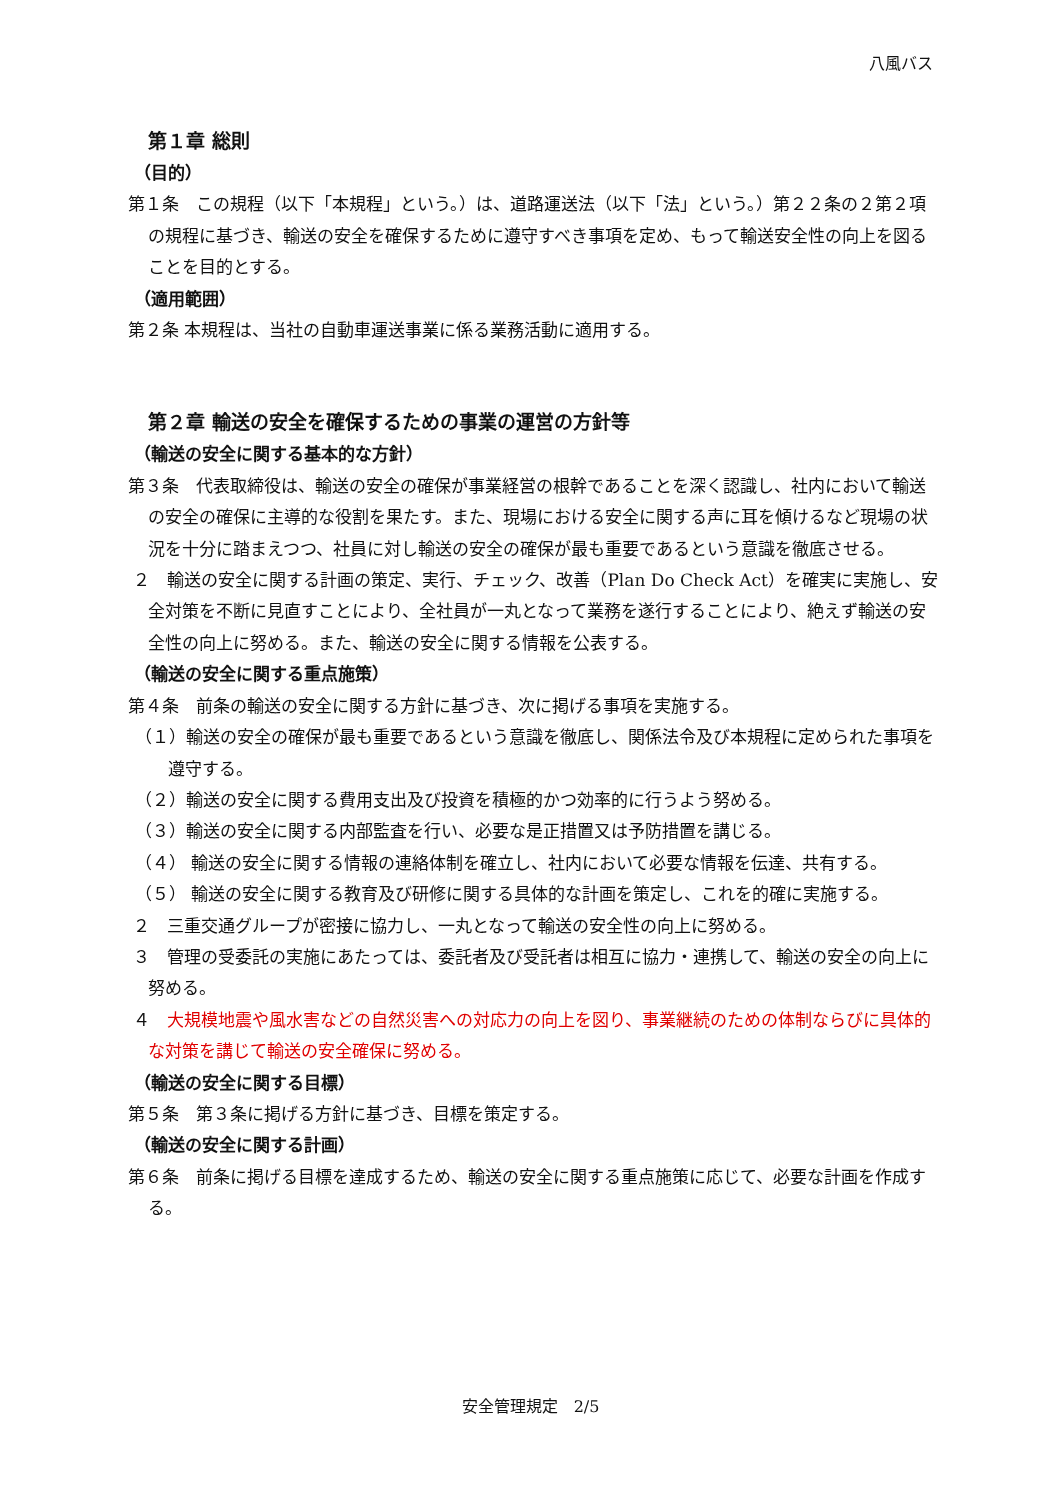八風バス
第１章 総則
（目的）
第１条　この規程（以下「本規程」という。）は、道路運送法（以下「法」という。）第２２条の２第２項の規程に基づき、輸送の安全を確保するために遵守すべき事項を定め、もって輸送安全性の向上を図ることを目的とする。
（適用範囲）
第２条 本規程は、当社の自動車運送事業に係る業務活動に適用する。
第２章 輸送の安全を確保するための事業の運営の方針等
（輸送の安全に関する基本的な方針）
第３条　代表取締役は、輸送の安全の確保が事業経営の根幹であることを深く認識し、社内において輸送の安全の確保に主導的な役割を果たす。また、現場における安全に関する声に耳を傾けるなど現場の状況を十分に踏まえつつ、社員に対し輸送の安全の確保が最も重要であるという意識を徹底させる。
２　輸送の安全に関する計画の策定、実行、チェック、改善（Plan Do Check Act）を確実に実施し、安全対策を不断に見直すことにより、全社員が一丸となって業務を遂行することにより、絶えず輸送の安全性の向上に努める。また、輸送の安全に関する情報を公表する。
（輸送の安全に関する重点施策）
第４条　前条の輸送の安全に関する方針に基づき、次に掲げる事項を実施する。
（１）輸送の安全の確保が最も重要であるという意識を徹底し、関係法令及び本規程に定められた事項を遵守する。
（２）輸送の安全に関する費用支出及び投資を積極的かつ効率的に行うよう努める。
（３）輸送の安全に関する内部監査を行い、必要な是正措置又は予防措置を講じる。
（４） 輸送の安全に関する情報の連絡体制を確立し、社内において必要な情報を伝達、共有する。
（５） 輸送の安全に関する教育及び研修に関する具体的な計画を策定し、これを的確に実施する。
２　三重交通グループが密接に協力し、一丸となって輸送の安全性の向上に努める。
３　管理の受委託の実施にあたっては、委託者及び受託者は相互に協力・連携して、輸送の安全の向上に努める。
４　大規模地震や風水害などの自然災害への対応力の向上を図り、事業継続のための体制ならびに具体的な対策を講じて輸送の安全確保に努める。
（輸送の安全に関する目標）
第５条　第３条に掲げる方針に基づき、目標を策定する。
（輸送の安全に関する計画）
第６条　前条に掲げる目標を達成するため、輸送の安全に関する重点施策に応じて、必要な計画を作成する。
安全管理規定　2/5